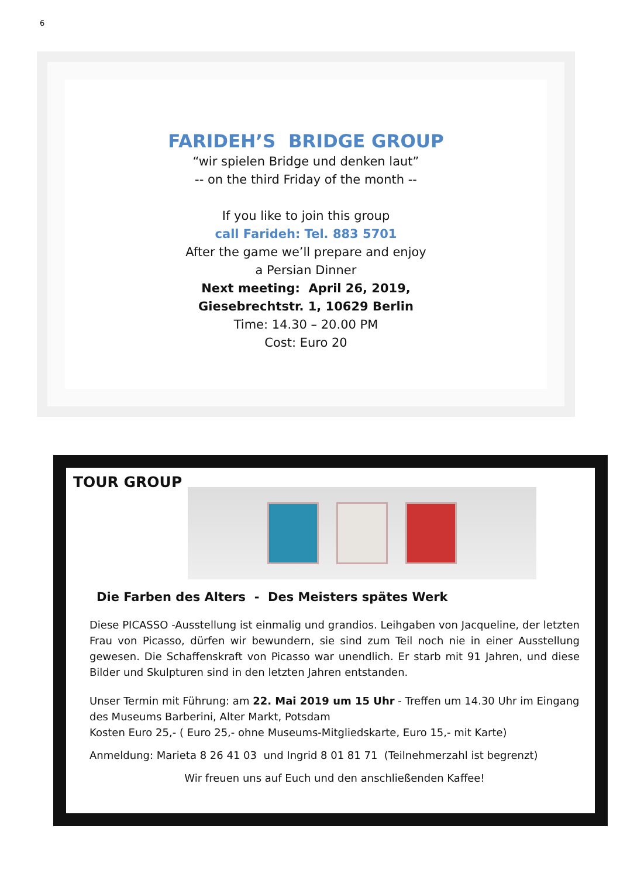6
FARIDEH’S BRIDGE GROUP
“wir spielen Bridge und denken laut”
-- on the third Friday of the month --
If you like to join this group
call Farideh: Tel. 883 5701
After the game we’ll prepare and enjoy
a Persian Dinner
Next meeting: April 26, 2019,
Giesebrechtstr. 1, 10629 Berlin
Time: 14.30 – 20.00 PM
Cost: Euro 20
TOUR GROUP
Die Farben des Alters - Des Meisters spätes Werk
Diese PICASSO -Ausstellung ist einmalig und grandios. Leihgaben von Jacqueline, der letzten Frau von Picasso, dürfen wir bewundern, sie sind zum Teil noch nie in einer Ausstellung gewesen. Die Schaffenskraft von Picasso war unendlich. Er starb mit 91 Jahren, und diese Bilder und Skulpturen sind in den letzten Jahren entstanden.
Unser Termin mit Führung: am 22. Mai 2019 um 15 Uhr - Treffen um 14.30 Uhr im Eingang des Museums Barberini, Alter Markt, Potsdam
Kosten Euro 25,- ( Euro 25,- ohne Museums-Mitgliedskarte, Euro 15,- mit Karte)
Anmeldung: Marieta 8 26 41 03 und Ingrid 8 01 81 71 (Teilnehmerzahl ist begrenzt)
Wir freuen uns auf Euch und den anschließenden Kaffee!